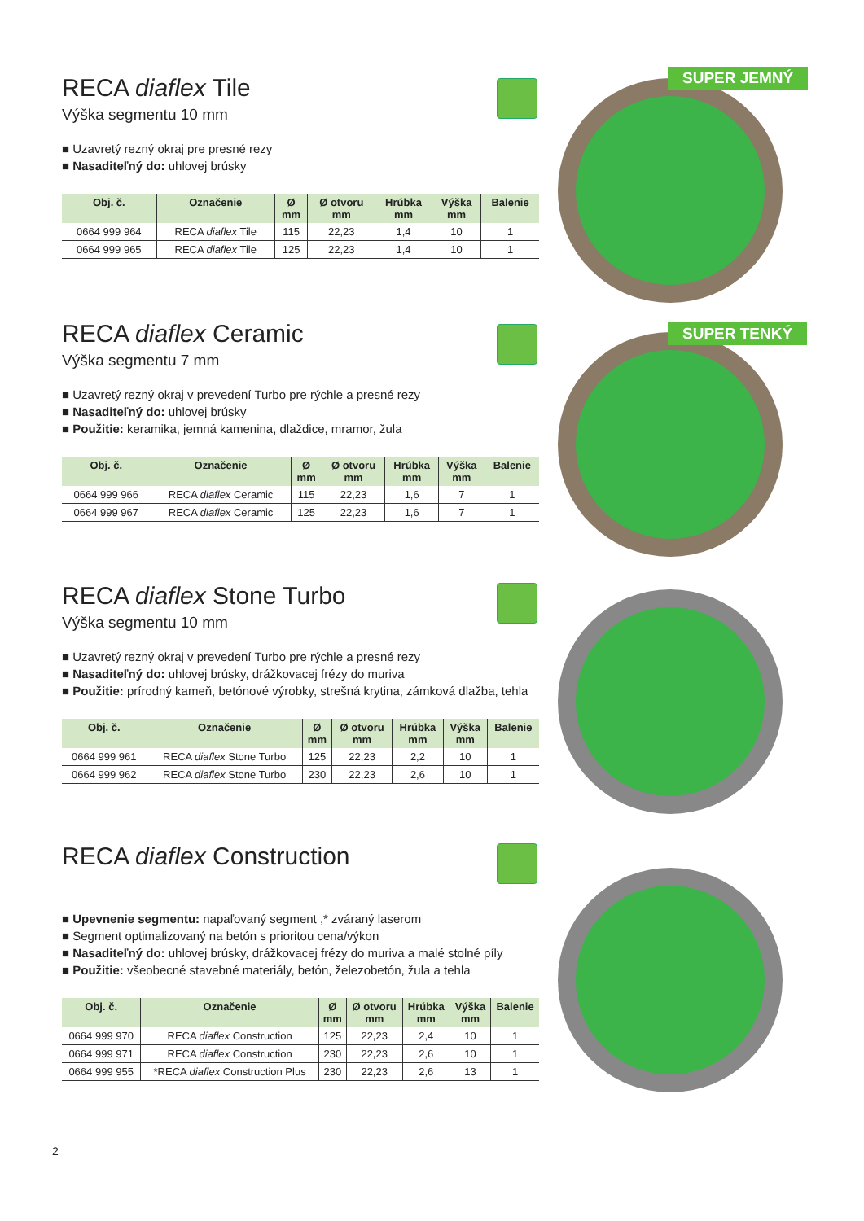RECA diaflex Tile
Výška segmentu 10 mm
■ Uzavretý rezný okraj pre presné rezy
■ Nasaditeľný do: uhlovej brúsky
| Obj. č. | Označenie | Ø mm | Ø otvoru mm | Hrúbka mm | Výška mm | Balenie |
| --- | --- | --- | --- | --- | --- | --- |
| 0664 999 964 | RECA diaflex Tile | 115 | 22,23 | 1,4 | 10 | 1 |
| 0664 999 965 | RECA diaflex Tile | 125 | 22,23 | 1,4 | 10 | 1 |
SUPER JEMNÝ
RECA diaflex Ceramic
Výška segmentu 7 mm
■ Uzavretý rezný okraj v prevedení Turbo pre rýchle a presné rezy
■ Nasaditeľný do: uhlovej brúsky
■ Použitie: keramika, jemná kamenina, dlaždice, mramor, žula
| Obj. č. | Označenie | Ø mm | Ø otvoru mm | Hrúbka mm | Výška mm | Balenie |
| --- | --- | --- | --- | --- | --- | --- |
| 0664 999 966 | RECA diaflex Ceramic | 115 | 22,23 | 1,6 | 7 | 1 |
| 0664 999 967 | RECA diaflex Ceramic | 125 | 22,23 | 1,6 | 7 | 1 |
SUPER TENKÝ
RECA diaflex Stone Turbo
Výška segmentu 10 mm
■ Uzavretý rezný okraj v prevedení Turbo pre rýchle a presné rezy
■ Nasaditeľný do: uhlovej brúsky, drážkovacej frézy do muriva
■ Použitie: prírodný kameň, betónové výrobky, strešná krytina, zámková dlažba, tehla
| Obj. č. | Označenie | Ø mm | Ø otvoru mm | Hrúbka mm | Výška mm | Balenie |
| --- | --- | --- | --- | --- | --- | --- |
| 0664 999 961 | RECA diaflex Stone Turbo | 125 | 22,23 | 2,2 | 10 | 1 |
| 0664 999 962 | RECA diaflex Stone Turbo | 230 | 22,23 | 2,6 | 10 | 1 |
RECA diaflex Construction
■ Upevnenie segmentu: napaľovaný segment ,* zváraný laserom
■ Segment optimalizovaný na betón s prioritou cena/výkon
■ Nasaditeľný do: uhlovej brúsky, drážkovacej frézy do muriva a malé stolné píly
■ Použitie: všeobecné stavebné materiály, betón, železobetón, žula a tehla
| Obj. č. | Označenie | Ø mm | Ø otvoru mm | Hrúbka mm | Výška mm | Balenie |
| --- | --- | --- | --- | --- | --- | --- |
| 0664 999 970 | RECA diaflex Construction | 125 | 22,23 | 2,4 | 10 | 1 |
| 0664 999 971 | RECA diaflex Construction | 230 | 22,23 | 2,6 | 10 | 1 |
| 0664 999 955 | *RECA diaflex Construction Plus | 230 | 22,23 | 2,6 | 13 | 1 |
2